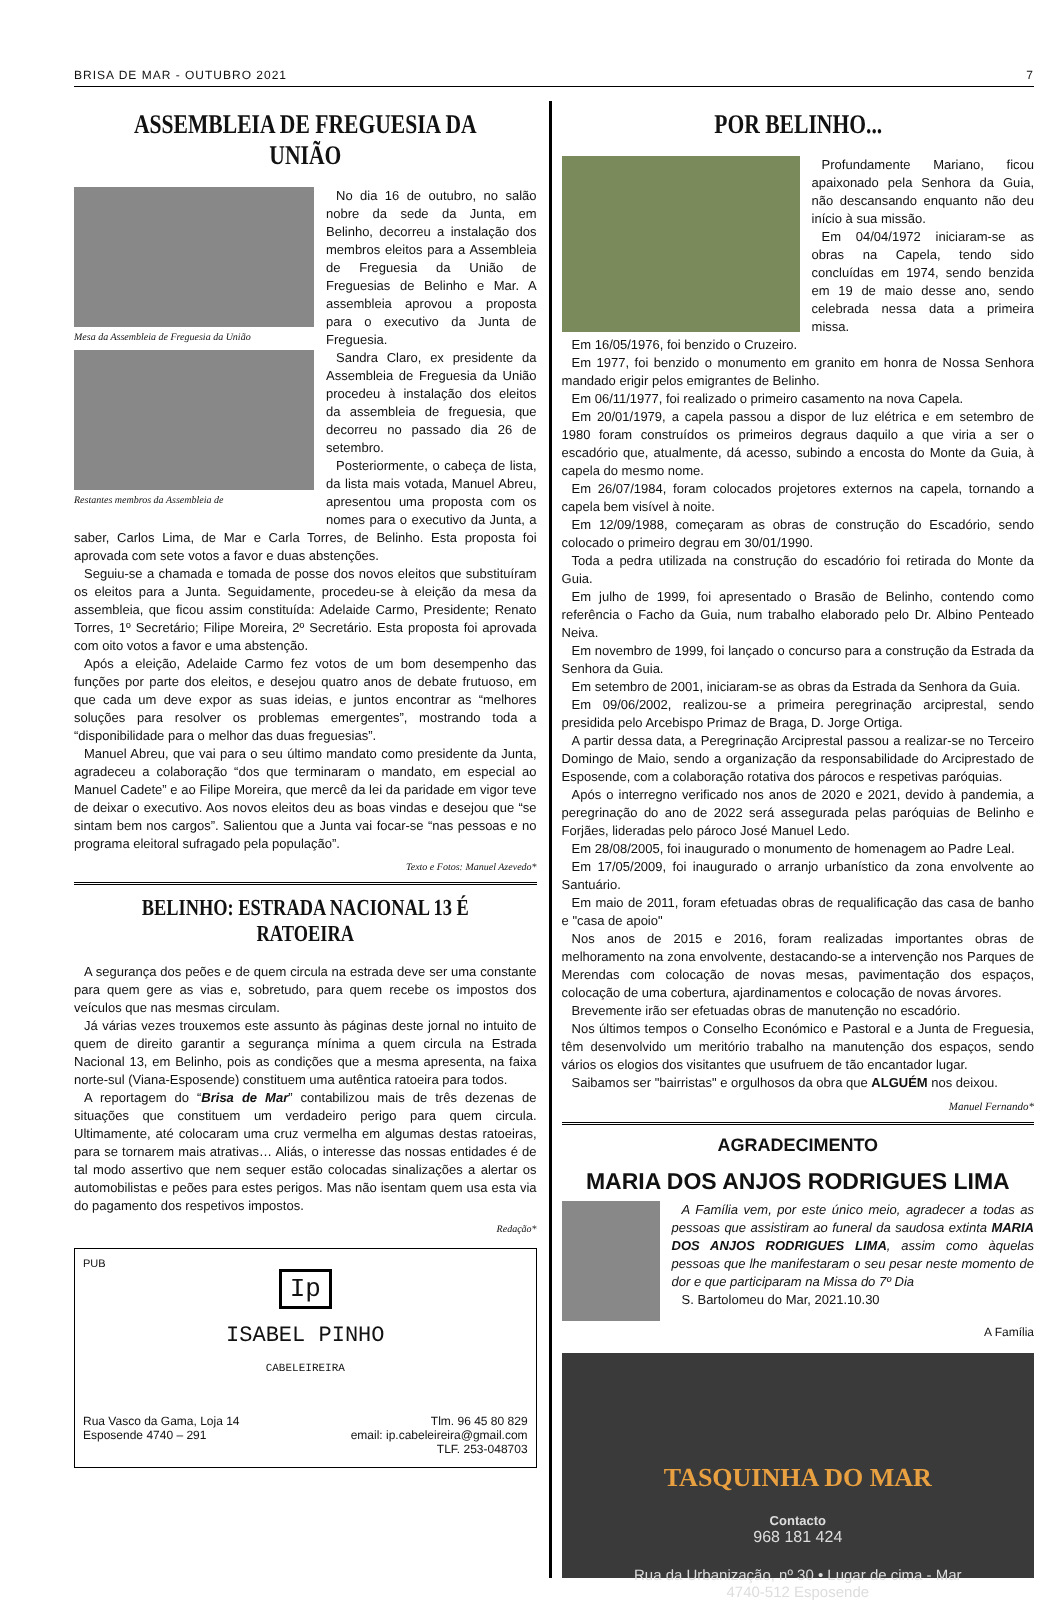BRISA DE MAR - OUTUBRO 2021 7
ASSEMBLEIA DE FREGUESIA DA UNIÃO
Mesa da Assembleia de Freguesia da União
Restantes membros da Assembleia de
No dia 16 de outubro, no salão nobre da sede da Junta, em Belinho, decorreu a instalação dos membros eleitos para a Assembleia de Freguesia da União de Freguesias de Belinho e Mar. A assembleia aprovou a proposta para o executivo da Junta de Freguesia.
Sandra Claro, ex presidente da Assembleia de Freguesia da União procedeu à instalação dos eleitos da assembleia de freguesia, que decorreu no passado dia 26 de setembro.
Posteriormente, o cabeça de lista, da lista mais votada, Manuel Abreu, apresentou uma proposta com os nomes para o executivo da Junta, a saber, Carlos Lima, de Mar e Carla Torres, de Belinho. Esta proposta foi aprovada com sete votos a favor e duas abstenções.
Seguiu-se a chamada e tomada de posse dos novos eleitos que substituíram os eleitos para a Junta. Seguidamente, procedeu-se à eleição da mesa da assembleia, que ficou assim constituída: Adelaide Carmo, Presidente; Renato Torres, 1º Secretário; Filipe Moreira, 2º Secretário. Esta proposta foi aprovada com oito votos a favor e uma abstenção.
Após a eleição, Adelaide Carmo fez votos de um bom desempenho das funções por parte dos eleitos, e desejou quatro anos de debate frutuoso, em que cada um deve expor as suas ideias, e juntos encontrar as “melhores soluções para resolver os problemas emergentes”, mostrando toda a “disponibilidade para o melhor das duas freguesias”.
Manuel Abreu, que vai para o seu último mandato como presidente da Junta, agradeceu a colaboração “dos que terminaram o mandato, em especial ao Manuel Cadete” e ao Filipe Moreira, que mercê da lei da paridade em vigor teve de deixar o executivo. Aos novos eleitos deu as boas vindas e desejou que “se sintam bem nos cargos”. Salientou que a Junta vai focar-se “nas pessoas e no programa eleitoral sufragado pela população”.
Texto e Fotos: Manuel Azevedo*
BELINHO: ESTRADA NACIONAL 13 É RATOEIRA
A segurança dos peões e de quem circula na estrada deve ser uma constante para quem gere as vias e, sobretudo, para quem recebe os impostos dos veículos que nas mesmas circulam.
Já várias vezes trouxemos este assunto às páginas deste jornal no intuito de quem de direito garantir a segurança mínima a quem circula na Estrada Nacional 13, em Belinho, pois as condições que a mesma apresenta, na faixa norte-sul (Viana-Esposende) constituem uma autêntica ratoeira para todos.
A reportagem do “Brisa de Mar” contabilizou mais de três dezenas de situações que constituem um verdadeiro perigo para quem circula. Ultimamente, até colocaram uma cruz vermelha em algumas destas ratoeiras, para se tornarem mais atrativas… Aliás, o interesse das nossas entidades é de tal modo assertivo que nem sequer estão colocadas sinalizações a alertar os automobilistas e peões para estes perigos. Mas não isentam quem usa esta via do pagamento dos respetivos impostos.
Redação*
PUB
Ip
ISABEL PINHO
CABELEIREIRA
Rua Vasco da Gama, Loja 14
Esposende 4740 – 291
Tlm. 96 45 80 829
email: ip.cabeleireira@gmail.com
TLF. 253-048703
POR BELINHO...
Profundamente Mariano, ficou apaixonado pela Senhora da Guia, não descansando enquanto não deu início à sua missão.
Em 04/04/1972 iniciaram-se as obras na Capela, tendo sido concluídas em 1974, sendo benzida em 19 de maio desse ano, sendo celebrada nessa data a primeira missa.
Em 16/05/1976, foi benzido o Cruzeiro.
Em 1977, foi benzido o monumento em granito em honra de Nossa Senhora mandado erigir pelos emigrantes de Belinho.
Em 06/11/1977, foi realizado o primeiro casamento na nova Capela.
Em 20/01/1979, a capela passou a dispor de luz elétrica e em setembro de 1980 foram construídos os primeiros degraus daquilo a que viria a ser o escadório que, atualmente, dá acesso, subindo a encosta do Monte da Guia, à capela do mesmo nome.
Em 26/07/1984, foram colocados projetores externos na capela, tornando a capela bem visível à noite.
Em 12/09/1988, começaram as obras de construção do Escadório, sendo colocado o primeiro degrau em 30/01/1990.
Toda a pedra utilizada na construção do escadório foi retirada do Monte da Guia.
Em julho de 1999, foi apresentado o Brasão de Belinho, contendo como referência o Facho da Guia, num trabalho elaborado pelo Dr. Albino Penteado Neiva.
Em novembro de 1999, foi lançado o concurso para a construção da Estrada da Senhora da Guia.
Em setembro de 2001, iniciaram-se as obras da Estrada da Senhora da Guia.
Em 09/06/2002, realizou-se a primeira peregrinação arciprestal, sendo presidida pelo Arcebispo Primaz de Braga, D. Jorge Ortiga.
A partir dessa data, a Peregrinação Arciprestal passou a realizar-se no Terceiro Domingo de Maio, sendo a organização da responsabilidade do Arciprestado de Esposende, com a colaboração rotativa dos párocos e respetivas paróquias.
Após o interregno verificado nos anos de 2020 e 2021, devido à pandemia, a peregrinação do ano de 2022 será assegurada pelas paróquias de Belinho e Forjães, lideradas pelo pároco José Manuel Ledo.
Em 28/08/2005, foi inaugurado o monumento de homenagem ao Padre Leal.
Em 17/05/2009, foi inaugurado o arranjo urbanístico da zona envolvente ao Santuário.
Em maio de 2011, foram efetuadas obras de requalificação das casa de banho e "casa de apoio"
Nos anos de 2015 e 2016, foram realizadas importantes obras de melhoramento na zona envolvente, destacando-se a intervenção nos Parques de Merendas com colocação de novas mesas, pavimentação dos espaços, colocação de uma cobertura, ajardinamentos e colocação de novas árvores.
Brevemente irão ser efetuadas obras de manutenção no escadório.
Nos últimos tempos o Conselho Económico e Pastoral e a Junta de Freguesia, têm desenvolvido um meritório trabalho na manutenção dos espaços, sendo vários os elogios dos visitantes que usufruem de tão encantador lugar.
Saibamos ser "bairristas" e orgulhosos da obra que ALGUÉM nos deixou.
Manuel Fernando*
AGRADECIMENTO
MARIA DOS ANJOS RODRIGUES LIMA
A Família vem, por este único meio, agradecer a todas as pessoas que assistiram ao funeral da saudosa extinta MARIA DOS ANJOS RODRIGUES LIMA, assim como àquelas pessoas que lhe manifestaram o seu pesar neste momento de dor e que participaram na Missa do 7º Dia
S. Bartolomeu do Mar, 2021.10.30
A Família
TASQUINHA DO MAR
Contacto
968 181 424
Rua da Urbanização, nº 30 • Lugar de cima - Mar
4740-512 Esposende